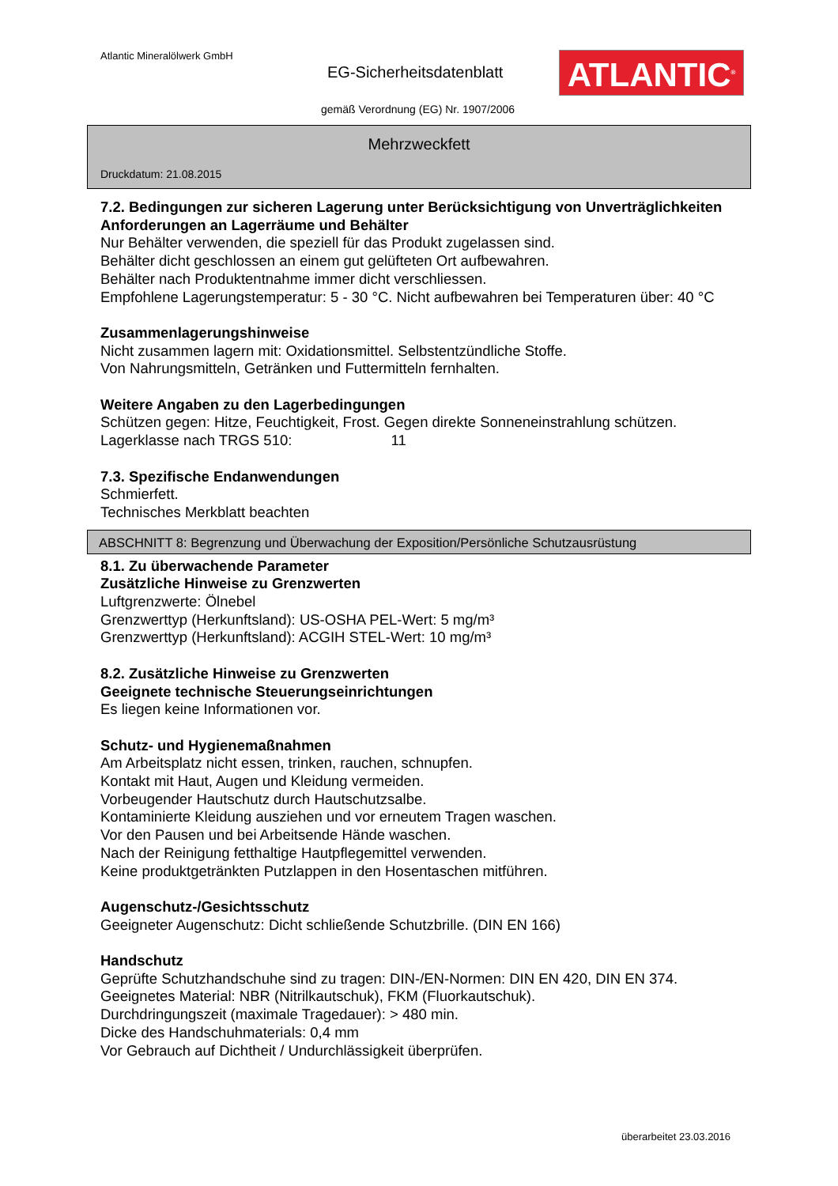Atlantic Mineralölwerk GmbH
EG-Sicherheitsdatenblatt ATLANTIC<sup>®</sup>
gemäß Verordnung (EG) Nr. 1907/2006
Mehrzweckfett
Druckdatum: 21.08.2015
7.2. Bedingungen zur sicheren Lagerung unter Berücksichtigung von Unverträglichkeiten
Anforderungen an Lagerräume und Behälter
Nur Behälter verwenden, die speziell für das Produkt zugelassen sind.
Behälter dicht geschlossen an einem gut gelüfteten Ort aufbewahren.
Behälter nach Produktentnahme immer dicht verschliessen.
Empfohlene Lagerungstemperatur: 5 - 30 °C. Nicht aufbewahren bei Temperaturen über: 40 °C
Zusammenlagerungshinweise
Nicht zusammen lagern mit: Oxidationsmittel. Selbstentzündliche Stoffe.
Von Nahrungsmitteln, Getränken und Futtermitteln fernhalten.
Weitere Angaben zu den Lagerbedingungen
Schützen gegen: Hitze, Feuchtigkeit, Frost. Gegen direkte Sonneneinstrahlung schützen.
Lagerklasse nach TRGS 510: 11
7.3. Spezifische Endanwendungen
Schmierfett.
Technisches Merkblatt beachten
ABSCHNITT 8: Begrenzung und Überwachung der Exposition/Persönliche Schutzausrüstung
8.1. Zu überwachende Parameter
Zusätzliche Hinweise zu Grenzwerten
Luftgrenzwerte: Ölnebel
Grenzwerttyp (Herkunftsland): US-OSHA PEL-Wert: 5 mg/m³
Grenzwerttyp (Herkunftsland): ACGIH STEL-Wert: 10 mg/m³
8.2. Zusätzliche Hinweise zu Grenzwerten
Geeignete technische Steuerungseinrichtungen
Es liegen keine Informationen vor.
Schutz- und Hygienemaßnahmen
Am Arbeitsplatz nicht essen, trinken, rauchen, schnupfen.
Kontakt mit Haut, Augen und Kleidung vermeiden.
Vorbeugender Hautschutz durch Hautschutzsalbe.
Kontaminierte Kleidung ausziehen und vor erneutem Tragen waschen.
Vor den Pausen und bei Arbeitsende Hände waschen.
Nach der Reinigung fetthaltige Hautpflegemittel verwenden.
Keine produktgetränkten Putzlappen in den Hosentaschen mitführen.
Augenschutz-/Gesichtsschutz
Geeigneter Augenschutz: Dicht schließende Schutzbrille. (DIN EN 166)
Handschutz
Geprüfte Schutzhandschuhe sind zu tragen: DIN-/EN-Normen: DIN EN 420, DIN EN 374.
Geeignetes Material: NBR (Nitrilkautschuk), FKM (Fluorkautschuk).
Durchdringungszeit (maximale Tragedauer): > 480 min.
Dicke des Handschuhmaterials: 0,4 mm
Vor Gebrauch auf Dichtheit / Undurchlässigkeit überprüfen.
überarbeitet 23.03.2016